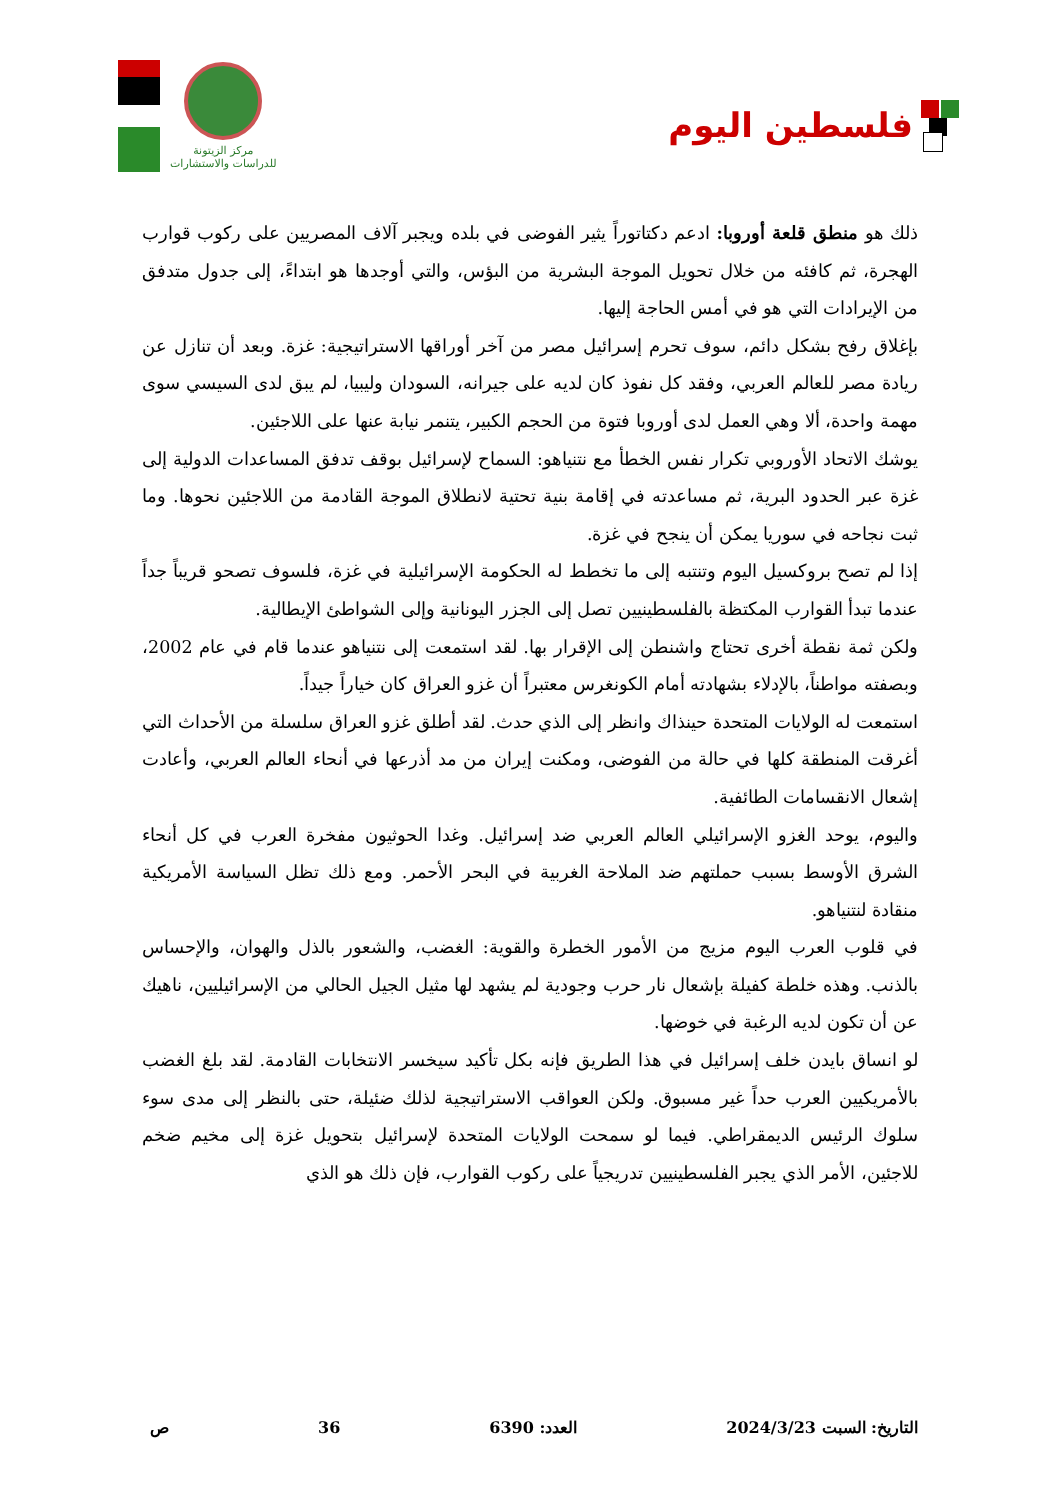مركز الزيتونة
للدراسات والاستشارات
فلسطين اليوم
ذلك هو منطق قلعة أوروبا: ادعم دكتاتوراً يثير الفوضى في بلده ويجبر آلاف المصريين على ركوب قوارب الهجرة، ثم كافئه من خلال تحويل الموجة البشرية من البؤس، والتي أوجدها هو ابتداءً، إلى جدول متدفق من الإيرادات التي هو في أمس الحاجة إليها.
بإغلاق رفح بشكل دائم، سوف تحرم إسرائيل مصر من آخر أوراقها الاستراتيجية: غزة. وبعد أن تنازل عن ريادة مصر للعالم العربي، وفقد كل نفوذ كان لديه على جيرانه، السودان وليبيا، لم يبق لدى السيسي سوى مهمة واحدة، ألا وهي العمل لدى أوروبا فتوة من الحجم الكبير، يتنمر نيابة عنها على اللاجئين.
يوشك الاتحاد الأوروبي تكرار نفس الخطأ مع نتنياهو: السماح لإسرائيل بوقف تدفق المساعدات الدولية إلى غزة عبر الحدود البرية، ثم مساعدته في إقامة بنية تحتية لانطلاق الموجة القادمة من اللاجئين نحوها. وما ثبت نجاحه في سوريا يمكن أن ينجح في غزة.
إذا لم تصح بروكسيل اليوم وتنتبه إلى ما تخطط له الحكومة الإسرائيلية في غزة، فلسوف تصحو قريباً جداً عندما تبدأ القوارب المكتظة بالفلسطينيين تصل إلى الجزر اليونانية وإلى الشواطئ الإيطالية.
ولكن ثمة نقطة أخرى تحتاج واشنطن إلى الإقرار بها. لقد استمعت إلى نتنياهو عندما قام في عام 2002، وبصفته مواطناً، بالإدلاء بشهادته أمام الكونغرس معتبراً أن غزو العراق كان خياراً جيداً.
استمعت له الولايات المتحدة حينذاك وانظر إلى الذي حدث. لقد أطلق غزو العراق سلسلة من الأحداث التي أغرقت المنطقة كلها في حالة من الفوضى، ومكنت إيران من مد أذرعها في أنحاء العالم العربي، وأعادت إشعال الانقسامات الطائفية.
واليوم، يوحد الغزو الإسرائيلي العالم العربي ضد إسرائيل. وغدا الحوثيون مفخرة العرب في كل أنحاء الشرق الأوسط بسبب حملتهم ضد الملاحة الغربية في البحر الأحمر. ومع ذلك تظل السياسة الأمريكية منقادة لنتنياهو.
في قلوب العرب اليوم مزيج من الأمور الخطرة والقوية: الغضب، والشعور بالذل والهوان، والإحساس بالذنب. وهذه خلطة كفيلة بإشعال نار حرب وجودية لم يشهد لها مثيل الجيل الحالي من الإسرائيليين، ناهيك عن أن تكون لديه الرغبة في خوضها.
لو انساق بايدن خلف إسرائيل في هذا الطريق فإنه بكل تأكيد سيخسر الانتخابات القادمة. لقد بلغ الغضب بالأمريكيين العرب حداً غير مسبوق. ولكن العواقب الاستراتيجية لذلك ضئيلة، حتى بالنظر إلى مدى سوء سلوك الرئيس الديمقراطي. فيما لو سمحت الولايات المتحدة لإسرائيل بتحويل غزة إلى مخيم ضخم للاجئين، الأمر الذي يجبر الفلسطينيين تدريجياً على ركوب القوارب، فإن ذلك هو الذي
التاريخ: السبت 2024/3/23 العدد: 6390 36 ص